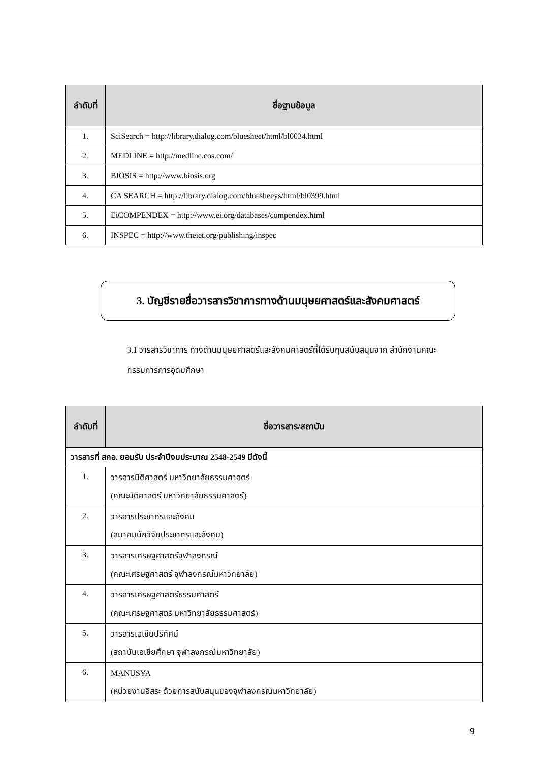| ลำดับที่ | ชื่อฐานข้อมูล |
| --- | --- |
| 1. | SciSearch = http://library.dialog.com/bluesheet/html/bl0034.html |
| 2. | MEDLINE = http://medline.cos.com/ |
| 3. | BIOSIS = http://www.biosis.org |
| 4. | CA SEARCH = http://library.dialog.com/bluesheeys/html/bl0399.html |
| 5. | EiCOMPENDEX = http://www.ei.org/databases/compendex.html |
| 6. | INSPEC = http://www.theiet.org/publishing/inspec |
3. บัญชีรายชื่อวารสารวิชาการทางด้านมนุษยศาสตร์และสังคมศาสตร์
3.1 วารสารวิชาการ ทางด้านมนุษยศาสตร์และสังคมศาสตร์ที่ได้รับทุนสนับสนุนจาก สำนักงานคณะกรรมการการอุดมศึกษา
| ลำดับที่ | ชื่อวารสาร/สถาบัน |
| --- | --- |
| วารสารที่ สกอ. ยอมรับ ประจำปีงบประมาณ 2548-2549 มีดังนี้ | |
| 1. | วารสารนิติศาสตร์ มหาวิทยาลัยธรรมศาสตร์ (คณะนิติศาสตร์ มหาวิทยาลัยธรรมศาสตร์) |
| 2. | วารสารประชากรและสังคม (สมาคมนักวิจัยประชากรและสังคม) |
| 3. | วารสารเศรษฐศาสตร์จุฬาลงกรณ์ (คณะเศรษฐศาสตร์ จุฬาลงกรณ์มหาวิทยาลัย) |
| 4. | วารสารเศรษฐศาสตร์ธรรมศาสตร์ (คณะเศรษฐศาสตร์ มหาวิทยาลัยธรรมศาสตร์) |
| 5. | วารสารเอเชียปริทัศน์ (สถาบันเอเชียศึกษา จุฬาลงกรณ์มหาวิทยาลัย) |
| 6. | MANUSYA (หน่วยงานอิสระ ด้วยการสนับสนุนของจุฬาลงกรณ์มหาวิทยาลัย) |
9